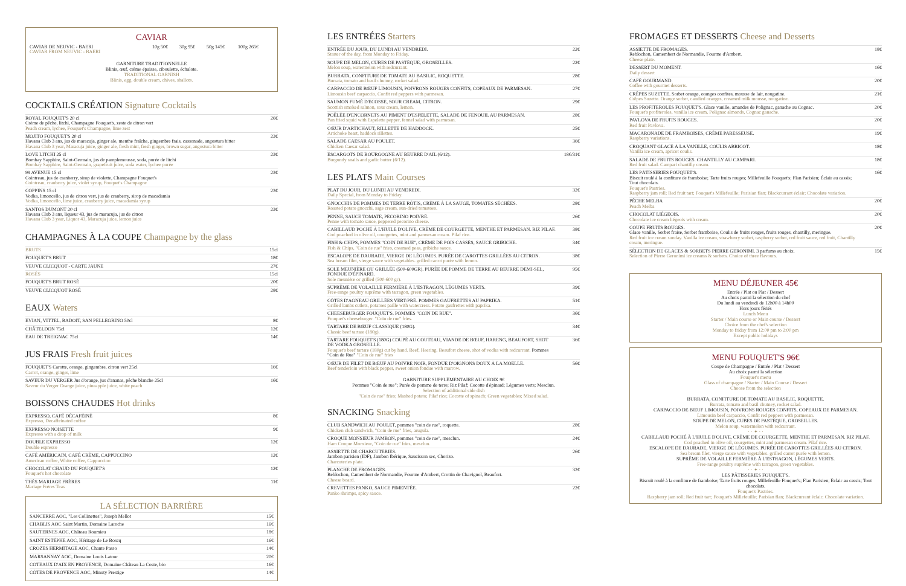CAVIAR
| CAVIAR DE NEUVIC - BAERI CAVIAR FROM NEUVIC - BAERI | 10g 50€ | 30g 95€ | 50g 145€ | 100g 265€ |
GARNITURE TRADITIONNELLE
Blinis, œuf, crème épaisse, ciboulette, échalote.
TRADITIONAL GARNISH
Blinis, egg, double cream, chives, shallots.
COCKTAILS CRÉATION Signature Cocktails
| ROYAL FOUQUET'S 20 cl Crème de pêche, litchi, Champagne Fouquet's, zeste de citron vert Peach cream, lychee, Fouquet's Champagne, lime zest | 26€ |
| MOJITO FOUQUET'S 20 cl Havana Club 3 ans, jus de maracuja, ginger ale, menthe fraîche, gingembre frais, cassonade, angostura bitter Havana Club 3 year, Maracuja juice, ginger ale, fresh mint, fresh ginger, brown sugar, angostura bitter | 23€ |
| LOVE LITCHI 25 cl Bombay Sapphire, Saint-Germain, jus de pamplemousse, soda, purée de litchi Bombay Sapphire, Saint-Germain, grapefruit juice, soda water, lychee purée | 23€ |
| 99 AVENUE 15 cl Cointreau, jus de cranberry, sirop de violette, Champagne Fouquet's Cointreau, cranberry juice, violet syrup, Fouquet's Champagne | 23€ |
| COPPINS 15 cl Vodka, limoncello, jus de citron vert, jus de cranberry, sirop de macadamia Vodka, limoncello, lime juice, cranberry juice, macadamia syrup | 23€ |
| SANTOS DUMONT 20 cl Havana Club 3 ans, liqueur 43, jus de maracuja, jus de citron Havana Club 3 year, Liquor 43, Maracuja juice, lemon juice | 23€ |
CHAMPAGNES À LA COUPE Champagne by the glass
| BRUTS | 15cl |
| FOUQUET'S BRUT | 18€ |
| VEUVE CLICQUOT - CARTE JAUNE | 27€ |
| ROSÉS | 15cl |
| FOUQUET'S BRUT ROSÉ | 20€ |
| VEUVE CLICQUOT ROSÉ | 28€ |
EAUX Waters
| EVIAN, VITTEL, BADOIT, SAN PELLEGRINO 50cl | 8€ |
| CHÂTELDON 75cl | 12€ |
| EAU DE TREIGNAC 75cl | 14€ |
JUS FRAIS Fresh fruit juices
| FOUQUET'S Carotte, orange, gingembre, citron vert 25cl Carrot, orange, ginger, lime | 16€ |
| SAVEUR DU VERGER Jus d'orange, jus d'ananas, pêche blanche 25cl Saveur du Verger Orange juice, pineapple juice, white peach | 16€ |
BOISSONS CHAUDES Hot drinks
| EXPRESSO, CAFÉ DÉCAFÉINÉ Expresso, Decaffeinated coffee | 8€ |
| EXPRESSO NOISETTE Expresso with a drop of milk | 9€ |
| DOUBLE EXPRESSO Double espresso | 12€ |
| CAFÉ AMÉRICAIN, CAFÉ CRÈME, CAPPUCCINO American coffee, White coffee, Cappuccino | 12€ |
| CHOCOLAT CHAUD DU FOUQUET'S Fouquet's hot chocolate | 12€ |
| THÉS MARIAGE FRÈRES Mariage Frères Teas | 11€ |
LA SÉLECTION BARRIÈRE
| SANCERRE AOC, "Les Collinettes", Joseph Mellot | 15€ |
| CHABLIS AOC Saint Martin, Domaine Laroche | 16€ |
| SAUTERNES AOC, Château Roumieu | 18€ |
| SAINT ESTÈPHE AOC, Héritage de Le Boscq | 16€ |
| CROZES HERMITAGE AOC, Chante Passo | 14€ |
| MARSANNAY AOC, Domaine Louis Latour | 20€ |
| COTEAUX D'AIX EN PROVENCE, Domaine Château La Coste, bio | 16€ |
| CÔTES DE PROVENCE AOC, Minuty Prestige | 14€ |
LES ENTRÉES Starters
| ENTRÉE DU JOUR, DU LUNDI AU VENDREDI. Starter of the day, from Monday to Friday. | 22€ |
| SOUPE DE MELON, CUBES DE PASTÈQUE, GROSEILLES. Melon soup, watermelon with redcurrant. | 22€ |
| BURRATA, CONFITURE DE TOMATE AU BASILIC, ROQUETTE. Burrata, tomato and basil chutney, rocket salad. | 28€ |
| CARPACCIO DE BŒUF LIMOUSIN, POIVRONS ROUGES CONFITS, COPEAUX DE PARMESAN. Limousin beef carpaccio, Confit red peppers with parmesan. | 27€ |
| SAUMON FUMÉ D'ECOSSE, SOUR CREAM, CITRON. Scottish smoked salmon, sour cream, lemon. | 29€ |
| POÊLÉE D'ENCORNETS AU PIMENT D'ESPELETTE, SALADE DE FENOUIL AU PARMESAN. Pan fried squid with Espelette pepper, fennel salad with parmesan. | 28€ |
| CŒUR D'ARTICHAUT, RILLETTE DE HADDOCK. Artichoke heart, haddock rillettes. | 25€ |
| SALADE CAESAR AU POULET. Chicken Caesar salad. | 36€ |
| ESCARGOTS DE BOURGOGNE AU BEURRE D'AIL (6/12). Burgundy snails and garlic butter (6/12). | 18€/31€ |
LES PLATS Main Courses
| PLAT DU JOUR, DU LUNDI AU VENDREDI. Daily Special, from Monday to Friday. | 32€ |
| GNOCCHIS DE POMMES DE TERRE RÔTIS, CRÈME À LA SAUGE, TOMATES SÉCHÉES. Roasted potato gnocchi, sage cream, sun-dried tomatoes. | 28€ |
| PENNE, SAUCE TOMATE, PECORINO POIVRÉ. Penne with tomato sauce, peppered pecorino cheese. | 26€ |
| CABILLAUD POCHÉ À L'HUILE D'OLIVE, CRÈME DE COURGETTE, MENTHE ET PARMESAN. RIZ PILAF. Cod poached in olive oil, courgettes, mint and parmesan cream. Pilaf rice. | 38€ |
| FISH & CHIPS, POMMES "COIN DE RUE", CRÈME DE POIS CASSÉS, SAUCE GRIBICHE. Fish & Chips, "Coin de rue" fries, creamed peas, gribiche sauce. | 34€ |
| ESCALOPE DE DAURADE, VIERGE DE LÉGUMES. PURÉE DE CAROTTES GRILLÉES AU CITRON. Sea bream filet, vierge sauce with vegetables. grilled carrot purée with lemon. | 38€ |
| SOLE MEUNIÈRE OU GRILLÉE (500-600GR). PURÉE DE POMME DE TERRE AU BEURRE DEMI-SEL, FONDUE D'ÉPINARD. Sole meunière or grilled (500-600 gr). | 95€ |
| SUPRÊME DE VOLAILLE FERMIÈRE À L'ESTRAGON, LÉGUMES VERTS. Free-range poultry suprême with tarragon, green vegetables. | 39€ |
| CÔTES D'AGNEAU GRILLÉES VERT-PRÉ. POMMES GAUFRETTES AU PAPRIKA. Grilled lambs cutlets, potatoes paille with watercress. Potato gaufrettes with paprika. | 51€ |
| CHEESEBURGER FOUQUET'S. POMMES "COIN DE RUE". Fouquet's cheeseburger. "Coin de rue" fries. | 36€ |
| TARTARE DE BŒUF CLASSIQUE (180G). Classic beef tartare (180g). | 34€ |
| TARTARE FOUQUET'S (180G) COUPÉ AU COUTEAU, VIANDE DE BŒUF, HARENG, BEAUFORT, SHOT DE VODKA GROSEILLE. Fouquet's beef tartare (180g) cut by hand. Beef, Heering, Beaufort cheese, shot of vodka with redcurrant. Pommes "Coin de Rue" "Coin de rue" fries | 36€ |
| CŒUR DE FILET DE BŒUF AU POIVRE NOIR, FONDUE D'OIGNONS DOUX À LA MOELLE. Beef tenderloin with black pepper, sweet onion fondue with marrow. | 56€ |
GARNITURE SUPPLÉMENTAIRE AU CHOIX 9€
Pommes "Coin de rue"; Purée de pomme de terre; Riz Pilaf; Cocotte d'épinard; Légumes verts; Mesclun.
Selection of additional side dish
"Coin de rue" fries; Mashed potato; Pilaf rice; Cocotte of spinach; Green vegetables; Mixed salad.
SNACKING Snacking
| CLUB SANDWICH AU POULET, pommes "coin de rue", roquette. Chicken club sandwich, "Coin de rue" fries, arugula. | 28€ |
| CROQUE MONSIEUR JAMBON, pommes "coin de rue", mesclun. Ham Croque Monsieur, "Coin de rue" fries, mesclun. | 24€ |
| ASSIETTE DE CHARCUTERIES. Jambon parisien (IDF), Jambon Ibérique, Saucisson sec, Chorizo. Charcuteries plate. | 26€ |
| PLANCHE DE FROMAGES. Reblochon, Camembert de Normandie, Fourme d'Ambert, Crottin de Chavignol, Beaufort. Cheese board. | 32€ |
| CREVETTES PANKO, SAUCE PIMENTÉE. Panko shrimps, spicy sauce. | 22€ |
FROMAGES ET DESSERTS Cheese and Desserts
| ASSIETTE DE FROMAGES. Reblochon, Camembert de Normandie, Fourme d'Ambert. Cheese plate. | 18€ |
| DESSERT DU MOMENT. Daily dessert | 16€ |
| CAFÉ GOURMAND. Coffee with gourmet desserts. | 20€ |
| CRÊPES SUZETTE. Sorbet orange, oranges confites, mousse de lait, nougatine. Crêpes Suzette. Orange sorbet, candied oranges, creamed milk mousse, nougatine. | 21€ |
| LES PROFITEROLES FOUQUET'S. Glace vanille, amandes de Polignac, ganache au Cognac. Fouquet's profiteroles, vanilla ice cream, Polignac almonds, Cognac ganache. | 20€ |
| PAVLOVA DE FRUITS ROUGES. Red fruit Pavlova. | 20€ |
| MACARONADE DE FRAMBOISES, CRÈME PARESSEUSE. Raspberry variations. | 19€ |
| CROQUANT GLACÉ À LA VANILLE, COULIS ABRICOT. Vanilla ice cream, apricot coulis. | 18€ |
| SALADE DE FRUITS ROUGES. CHANTILLY AU CAMPARI. Red fruit salad. Campari chantilly cream. | 18€ |
| LES PÂTISSERIES FOUQUET'S. Biscuit roulé à la confiture de framboise; Tarte fruits rouges; Millefeuille Fouquet's; Flan Parisien; Éclair au cassis; Tout chocolats. Fouquet's Pastries. Raspberry jam roll; Red fruit tart; Fouquet's Millefeuille; Parisian flan; Blackcurrant éclair; Chocolate variation. | 16€ |
| PÊCHE MELBA Peach Melba | 20€ |
| CHOCOLAT LIÉGEOIS. Chocolate ice cream liégeois with cream. | 20€ |
| COUPE FRUITS ROUGES. Glace vanille, Sorbet fraise, Sorbet framboise, Coulis de fruits rouges, fruits rouges, chantilly, meringue. Red fruit ice cream sunday. Vanilla ice cream, strawberry sorbet, raspberry sorbet, red fruit sauce, red fruit, Chantilly cream, meringue. | 20€ |
| SÉLECTION DE GLACES & SORBETS PIERRE GERONIMI. 3 parfums au choix. Selection of Pierre Geronimi ice creams & sorbets. Choice of three flavours. | 15€ |
MENU DÉJEUNER 45€
Entrée / Plat ou Plat / Dessert
Au choix parmi la sélection du chef
Du lundi au vendredi de 12h00 à 14h00
Hors jours fériés
Lunch Menu
Starter / Main course or Main course / Dessert
Choice from the chef's selection
Monday to friday from 12:00 pm to 2:00 pm
Except public holidays
MENU FOUQUET'S 96€
Coupe de Champagne / Entrée / Plat / Dessert
Au choix parmi la sélection
Fouquet's menu
Glass of champagne / Starter / Main Course / Dessert
Choose from the selection
BURRATA, CONFITURE DE TOMATE AU BASILIC, ROQUETTE.
Burrata, tomato and basil chutney, rocket salad.
CARPACCIO DE BŒUF LIMOUSIN, POIVRONS ROUGES CONFITS, COPEAUX DE PARMESAN.
Limousin beef carpaccio, Confit red peppers with parmesan.
SOUPE DE MELON, CUBES DE PASTÈQUE, GROSEILLES.
Melon soup, watermelon with redcurrant.
· · ✦ · ·
CABILLAUD POCHÉ À L'HUILE D'OLIVE, CRÈME DE COURGETTE, MENTHE ET PARMESAN. RIZ PILAF.
Cod poached in olive oil, courgettes, mint and parmesan cream. Pilaf rice.
ESCALOPE DE DAURADE, VIERGE DE LÉGUMES. PURÉE DE CAROTTES GRILLÉES AU CITRON.
Sea bream filet, vierge sauce with vegetables. grilled carrot purée with lemon.
SUPRÊME DE VOLAILLE FERMIÈRE À L'ESTRAGON, LÉGUMES VERTS.
Free-range poultry suprême with tarragon, green vegetables.
· · ✦ · ·
LES PÂTISSERIES FOUQUET'S.
Biscuit roulé à la confiture de framboise; Tarte fruits rouges; Millefeuille Fouquet's; Flan Parisien; Éclair au cassis; Tout chocolats.
Fouquet's Pastries.
Raspberry jam roll; Red fruit tart; Fouquet's Millefeuille; Parisian flan; Blackcurrant éclair; Chocolate variation.